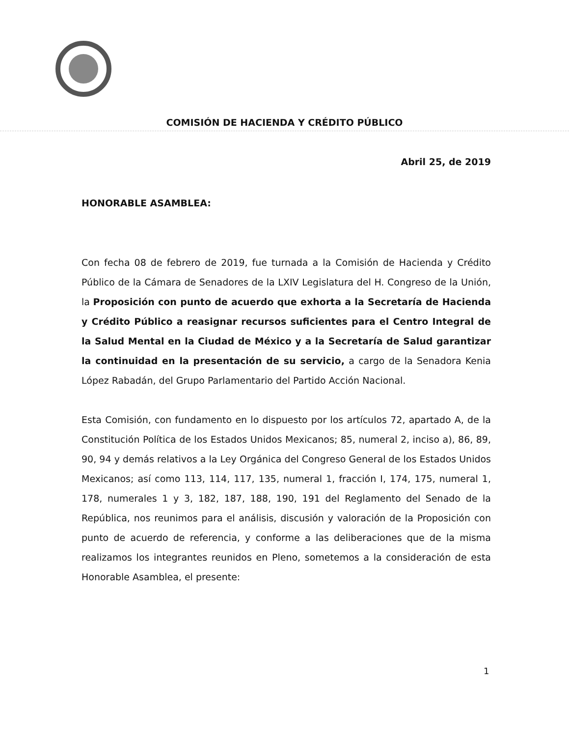COMISIÓN DE HACIENDA Y CRÉDITO PÚBLICO
Abril 25, de 2019
HONORABLE ASAMBLEA:
Con fecha 08 de febrero de 2019, fue turnada a la Comisión de Hacienda y Crédito Público de la Cámara de Senadores de la LXIV Legislatura del H. Congreso de la Unión, la Proposición con punto de acuerdo que exhorta a la Secretaría de Hacienda y Crédito Público a reasignar recursos suficientes para el Centro Integral de la Salud Mental en la Ciudad de México y a la Secretaría de Salud garantizar la continuidad en la presentación de su servicio, a cargo de la Senadora Kenia López Rabadán, del Grupo Parlamentario del Partido Acción Nacional.
Esta Comisión, con fundamento en lo dispuesto por los artículos 72, apartado A, de la Constitución Política de los Estados Unidos Mexicanos; 85, numeral 2, inciso a), 86, 89, 90, 94 y demás relativos a la Ley Orgánica del Congreso General de los Estados Unidos Mexicanos; así como 113, 114, 117, 135, numeral 1, fracción I, 174, 175, numeral 1, 178, numerales 1 y 3, 182, 187, 188, 190, 191 del Reglamento del Senado de la República, nos reunimos para el análisis, discusión y valoración de la Proposición con punto de acuerdo de referencia, y conforme a las deliberaciones que de la misma realizamos los integrantes reunidos en Pleno, sometemos a la consideración de esta Honorable Asamblea, el presente:
1